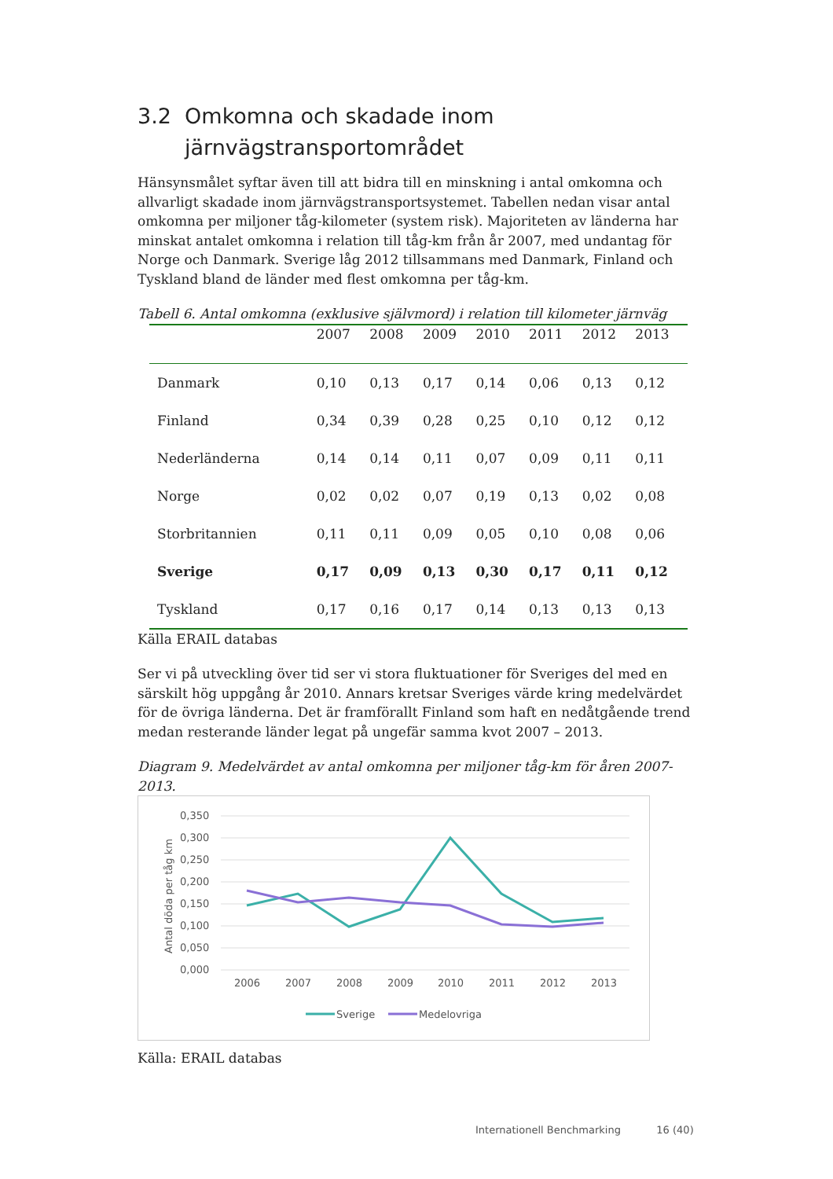3.2 Omkomna och skadade inom
järnvägstransportområdet
Hänsynsmålet syftar även till att bidra till en minskning i antal omkomna och allvarligt skadade inom järnvägstransportsystemet. Tabellen nedan visar antal omkomna per miljoner tåg-kilometer (system risk). Majoriteten av länderna har minskat antalet omkomna i relation till tåg-km från år 2007, med undantag för Norge och Danmark. Sverige låg 2012 tillsammans med Danmark, Finland och Tyskland bland de länder med flest omkomna per tåg-km.
Tabell 6. Antal omkomna (exklusive självmord) i relation till kilometer järnväg
| | 2007 | 2008 | 2009 | 2010 | 2011 | 2012 | 2013 |
| --- | --- | --- | --- | --- | --- | --- | --- |
| Danmark | 0,10 | 0,13 | 0,17 | 0,14 | 0,06 | 0,13 | 0,12 |
| Finland | 0,34 | 0,39 | 0,28 | 0,25 | 0,10 | 0,12 | 0,12 |
| Nederländerna | 0,14 | 0,14 | 0,11 | 0,07 | 0,09 | 0,11 | 0,11 |
| Norge | 0,02 | 0,02 | 0,07 | 0,19 | 0,13 | 0,02 | 0,08 |
| Storbritannien | 0,11 | 0,11 | 0,09 | 0,05 | 0,10 | 0,08 | 0,06 |
| Sverige | 0,17 | 0,09 | 0,13 | 0,30 | 0,17 | 0,11 | 0,12 |
| Tyskland | 0,17 | 0,16 | 0,17 | 0,14 | 0,13 | 0,13 | 0,13 |
Källa ERAIL databas
Ser vi på utveckling över tid ser vi stora fluktuationer för Sveriges del med en särskilt hög uppgång år 2010. Annars kretsar Sveriges värde kring medelvärdet för de övriga länderna. Det är framförallt Finland som haft en nedåtgående trend medan resterande länder legat på ungefär samma kvot 2007 – 2013.
Diagram 9. Medelvärdet av antal omkomna per miljoner tåg-km för åren 2007-2013.
0,350
0,300
0,250
0,200
0,150
0,100
0,050
0,000
Antal döda per tåg km
2006
2007
2008
2009
2010
2011
2012
2013
Sverige
Medelovriga
Källa: ERAIL databas
Internationell Benchmarking 16 (40)